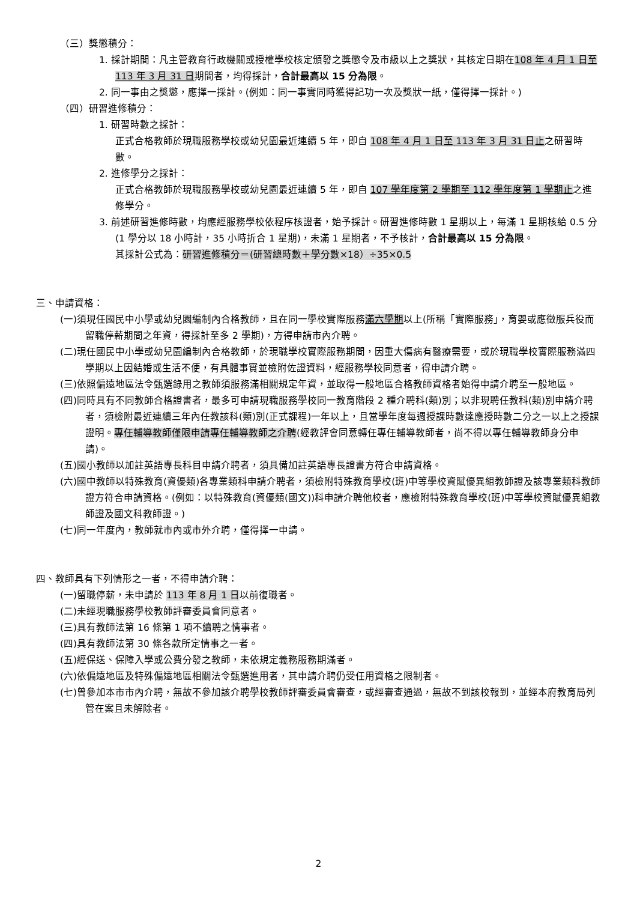（三）獎懲積分：
1. 採計期間：凡主管教育行政機關或授權學校核定頒發之獎懲令及市級以上之獎狀，其核定日期在108 年 4 月 1 日至 113 年 3 月 31 日期間者，均得採計，合計最高以 15 分為限。
2. 同一事由之獎懲，應擇一採計。(例如：同一事實同時獲得記功一次及獎狀一紙，僅得擇一採計。)
（四）研習進修積分：
1. 研習時數之採計：
正式合格教師於現職服務學校或幼兒園最近連續 5 年，即自 108 年 4 月 1 日至 113 年 3 月 31 日止之研習時數。
2. 進修學分之採計：
正式合格教師於現職服務學校或幼兒園最近連續 5 年，即自 107 學年度第 2 學期至 112 學年度第 1 學期止之進修學分。
3. 前述研習進修時數，均應經服務學校依程序核證者，始予採計。研習進修時數 1 星期以上，每滿 1 星期核給 0.5 分(1 學分以 18 小時計，35 小時折合 1 星期)，未滿 1 星期者，不予核計，合計最高以 15 分為限。
其採計公式為：研習進修積分＝(研習總時數＋學分數×18）÷35×0.5
三、申請資格：
(一)須現任國民中小學或幼兒園編制內合格教師，且在同一學校實際服務滿六學期以上(所稱「實際服務」，育嬰或應徵服兵役而留職停薪期間之年資，得採計至多 2 學期)，方得申請市內介聘。
(二)現任國民中小學或幼兒園編制內合格教師，於現職學校實際服務期間，因重大傷病有醫療需要，或於現職學校實際服務滿四學期以上因結婚或生活不便，有具體事實並檢附佐證資料，經服務學校同意者，得申請介聘。
(三)依照偏遠地區法令甄選錄用之教師須服務滿相關規定年資，並取得一般地區合格教師資格者始得申請介聘至一般地區。
(四)同時具有不同教師合格證書者，最多可申請現職服務學校同一教育階段 2 種介聘科(類)別；以非現聘任教科(類)別申請介聘者，須檢附最近連續三年內任教該科(類)別(正式課程)一年以上，且當學年度每週授課時數達應授時數二分之一以上之授課證明。專任輔導教師僅限申請專任輔導教師之介聘(經教評會同意轉任專任輔導教師者，尚不得以專任輔導教師身分申請)。
(五)國小教師以加註英語專長科目申請介聘者，須具備加註英語專長證書方符合申請資格。
(六)國中教師以特殊教育(資優類)各專業類科申請介聘者，須檢附特殊教育學校(班)中等學校資賦優異組教師證及該專業類科教師證方符合申請資格。(例如：以特殊教育(資優類(國文))科申請介聘他校者，應檢附特殊教育學校(班)中等學校資賦優異組教師證及國文科教師證。)
(七)同一年度內，教師就市內或市外介聘，僅得擇一申請。
四、教師具有下列情形之一者，不得申請介聘：
(一)留職停薪，未申請於 113 年 8 月 1 日以前復職者。
(二)未經現職服務學校教師評審委員會同意者。
(三)具有教師法第 16 條第 1 項不續聘之情事者。
(四)具有教師法第 30 條各款所定情事之一者。
(五)經保送、保障入學或公費分發之教師，未依規定義務服務期滿者。
(六)依偏遠地區及特殊偏遠地區相關法令甄選進用者，其申請介聘仍受任用資格之限制者。
(七)曾參加本市市內介聘，無故不參加該介聘學校教師評審委員會審查，或經審查通過，無故不到該校報到，並經本府教育局列管在案且未解除者。
2